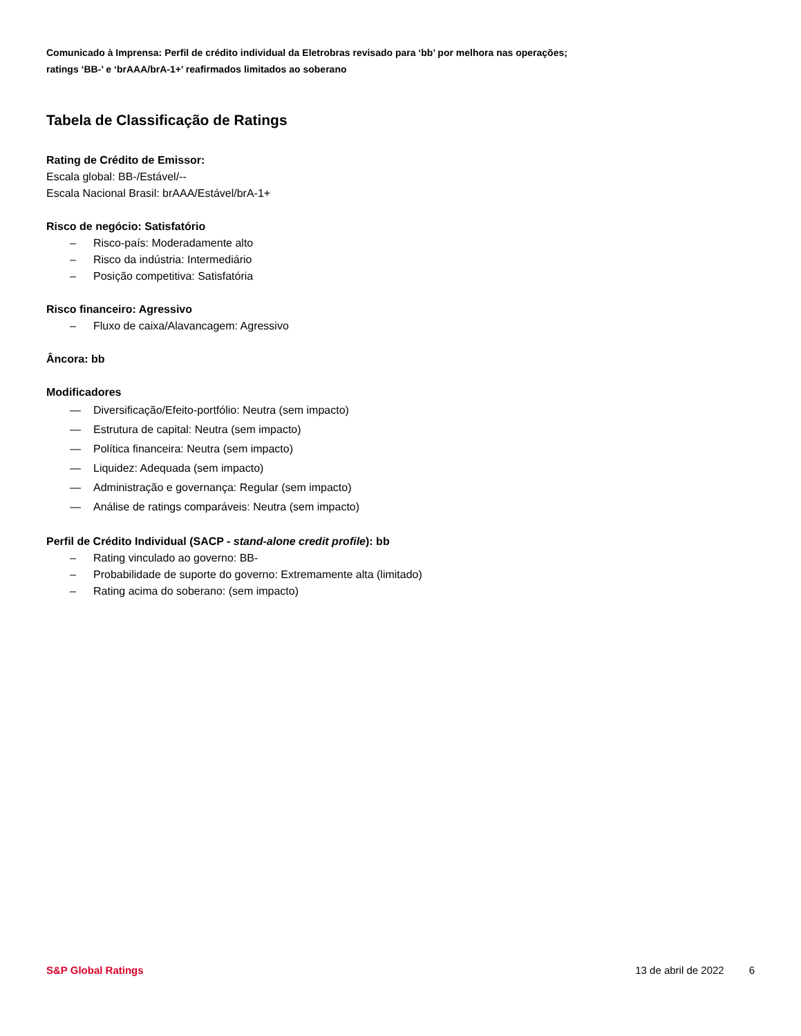Comunicado à Imprensa: Perfil de crédito individual da Eletrobras revisado para ‘bb’ por melhora nas operações;
ratings ‘BB-’ e ‘brAAA/brA-1+’ reafirmados limitados ao soberano
Tabela de Classificação de Ratings
Rating de Crédito de Emissor:
Escala global: BB-/Estável/--
Escala Nacional Brasil: brAAA/Estável/brA-1+
Risco de negócio: Satisfatório
– Risco-país: Moderadamente alto
– Risco da indústria: Intermediário
– Posição competitiva: Satisfatória
Risco financeiro: Agressivo
– Fluxo de caixa/Alavancagem: Agressivo
Âncora: bb
Modificadores
— Diversificação/Efeito-portfólio: Neutra (sem impacto)
— Estrutura de capital: Neutra (sem impacto)
— Política financeira: Neutra (sem impacto)
— Liquidez: Adequada (sem impacto)
— Administração e governança: Regular (sem impacto)
— Análise de ratings comparáveis: Neutra (sem impacto)
Perfil de Crédito Individual (SACP - stand-alone credit profile): bb
– Rating vinculado ao governo: BB-
– Probabilidade de suporte do governo: Extremamente alta (limitado)
– Rating acima do soberano: (sem impacto)
S&P Global Ratings 13 de abril de 2022 6